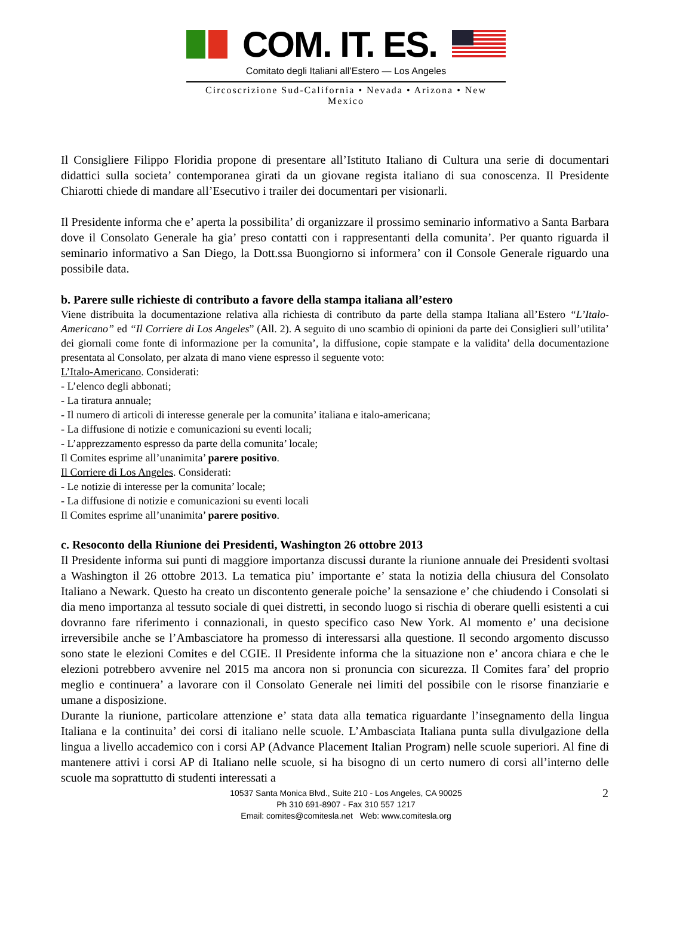COM. IT. ES.
Comitato degli Italiani all’Estero — Los Angeles
Circoscrizione Sud-California • Nevada • Arizona • New Mexico
Il Consigliere Filippo Floridia propone di presentare all’Istituto Italiano di Cultura una serie di documentari didattici sulla societa’ contemporanea girati da un giovane regista italiano di sua conoscenza. Il Presidente Chiarotti chiede di mandare all’Esecutivo i trailer dei documentari per visionarli.
Il Presidente informa che e’ aperta la possibilita’ di organizzare il prossimo seminario informativo a Santa Barbara dove il Consolato Generale ha gia’ preso contatti con i rappresentanti della comunita’. Per quanto riguarda il seminario informativo a San Diego, la Dott.ssa Buongiorno si informera’ con il Console Generale riguardo una possibile data.
b. Parere sulle richieste di contributo a favore della stampa italiana all’estero
Viene distribuita la documentazione relativa alla richiesta di contributo da parte della stampa Italiana all’Estero “L’Italo-Americano” ed “Il Corriere di Los Angeles” (All. 2). A seguito di uno scambio di opinioni da parte dei Consiglieri sull’utilita’ dei giornali come fonte di informazione per la comunita’, la diffusione, copie stampate e la validita’ della documentazione presentata al Consolato, per alzata di mano viene espresso il seguente voto:
L’Italo-Americano. Considerati:
- L’elenco degli abbonati;
- La tiratura annuale;
- Il numero di articoli di interesse generale per la comunita’ italiana e italo-americana;
- La diffusione di notizie e comunicazioni su eventi locali;
- L’apprezzamento espresso da parte della comunita’ locale;
Il Comites esprime all’unanimita’ parere positivo.
Il Corriere di Los Angeles. Considerati:
- Le notizie di interesse per la comunita’ locale;
- La diffusione di notizie e comunicazioni su eventi locali
Il Comites esprime all’unanimita’ parere positivo.
c. Resoconto della Riunione dei Presidenti, Washington 26 ottobre 2013
Il Presidente informa sui punti di maggiore importanza discussi durante la riunione annuale dei Presidenti svoltasi a Washington il 26 ottobre 2013. La tematica piu’ importante e’ stata la notizia della chiusura del Consolato Italiano a Newark. Questo ha creato un discontento generale poiche’ la sensazione e’ che chiudendo i Consolati si dia meno importanza al tessuto sociale di quei distretti, in secondo luogo si rischia di oberare quelli esistenti a cui dovranno fare riferimento i connazionali, in questo specifico caso New York. Al momento e’ una decisione irreversibile anche se l’Ambasciatore ha promesso di interessarsi alla questione. Il secondo argomento discusso sono state le elezioni Comites e del CGIE. Il Presidente informa che la situazione non e’ ancora chiara e che le elezioni potrebbero avvenire nel 2015 ma ancora non si pronuncia con sicurezza. Il Comites fara’ del proprio meglio e continuera’ a lavorare con il Consolato Generale nei limiti del possibile con le risorse finanziarie e umane a disposizione.
Durante la riunione, particolare attenzione e’ stata data alla tematica riguardante l’insegnamento della lingua Italiana e la continuita’ dei corsi di italiano nelle scuole. L’Ambasciata Italiana punta sulla divulgazione della lingua a livello accademico con i corsi AP (Advance Placement Italian Program) nelle scuole superiori. Al fine di mantenere attivi i corsi AP di Italiano nelle scuole, si ha bisogno di un certo numero di corsi all’interno delle scuole ma soprattutto di studenti interessati a
10537 Santa Monica Blvd., Suite 210 - Los Angeles, CA 90025
Ph 310 691-8907 - Fax 310 557 1217
Email: comites@comitesla.net Web: www.comitesla.org
2